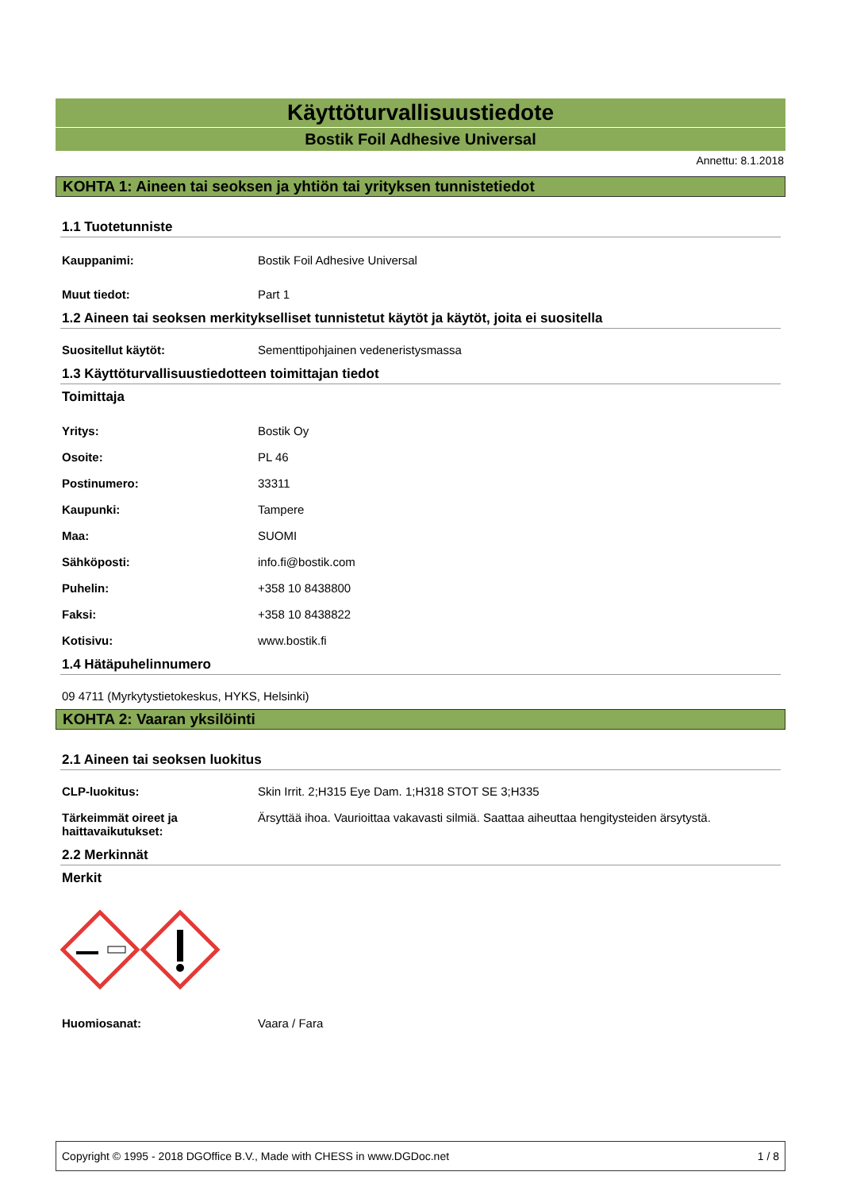Käyttöturvallisuustiedote
Bostik Foil Adhesive Universal
Annettu: 8.1.2018
KOHTA 1: Aineen tai seoksen ja yhtiön tai yrityksen tunnistetiedot
1.1 Tuotetunniste
Kauppanimi: Bostik Foil Adhesive Universal
Muut tiedot: Part 1
1.2 Aineen tai seoksen merkitykselliset tunnistetut käytöt ja käytöt, joita ei suositella
Suositellut käytöt: Sementtipohjainen vedeneristysmassa
1.3 Käyttöturvallisuustiedotteen toimittajan tiedot
Toimittaja
Yritys: Bostik Oy
Osoite: PL 46
Postinumero: 33311
Kaupunki: Tampere
Maa: SUOMI
Sähköposti: info.fi@bostik.com
Puhelin: +358 10 8438800
Faksi: +358 10 8438822
Kotisivu: www.bostik.fi
1.4 Hätäpuhelinnumero
09 4711 (Myrkytystietokeskus, HYKS, Helsinki)
KOHTA 2: Vaaran yksilöinti
2.1 Aineen tai seoksen luokitus
CLP-luokitus: Skin Irrit. 2;H315 Eye Dam. 1;H318 STOT SE 3;H335
Tärkeimmät oireet ja
haittavaikutukset: Ärsyttää ihoa. Vaurioittaa vakavasti silmiä. Saattaa aiheuttaa hengitysteiden ärsytystä.
2.2 Merkinnät
Merkit
Huomiosanat: Vaara / Fara
Copyright © 1995 - 2018 DGOffice B.V., Made with CHESS in www.DGDoc.net 1 / 8